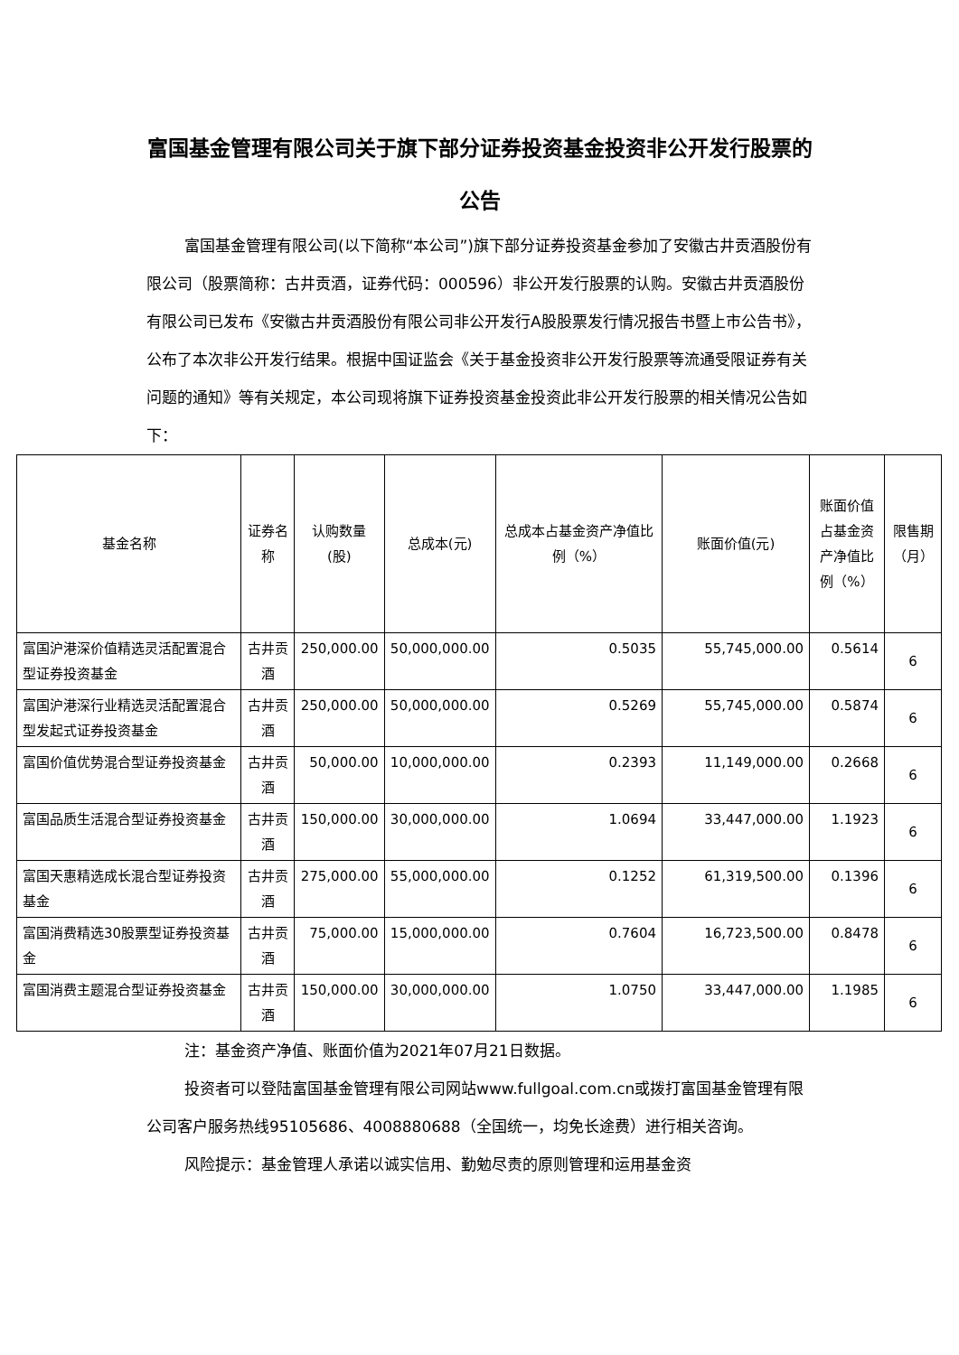富国基金管理有限公司关于旗下部分证券投资基金投资非公开发行股票的公告
富国基金管理有限公司(以下简称“本公司”)旗下部分证券投资基金参加了安徽古井贡酒股份有限公司（股票简称：古井贡酒，证券代码：000596）非公开发行股票的认购。安徽古井贡酒股份有限公司已发布《安徽古井贡酒股份有限公司非公开发行A股股票发行情况报告书暨上市公告书》，公布了本次非公开发行结果。根据中国证监会《关于基金投资非公开发行股票等流通受限证券有关问题的通知》等有关规定，本公司现将旗下证券投资基金投资此非公开发行股票的相关情况公告如下：
| 基金名称 | 证券名称 | 认购数量(股) | 总成本(元) | 总成本占基金资产净值比例（%） | 账面价值(元) | 账面价值占基金资产净值比例（%） | 限售期（月） |
| --- | --- | --- | --- | --- | --- | --- | --- |
| 富国沪港深价值精选灵活配置混合型证券投资基金 | 古井贡酒 | 250,000.00 | 50,000,000.00 | 0.5035 | 55,745,000.00 | 0.5614 | 6 |
| 富国沪港深行业精选灵活配置混合型发起式证券投资基金 | 古井贡酒 | 250,000.00 | 50,000,000.00 | 0.5269 | 55,745,000.00 | 0.5874 | 6 |
| 富国价值优势混合型证券投资基金 | 古井贡酒 | 50,000.00 | 10,000,000.00 | 0.2393 | 11,149,000.00 | 0.2668 | 6 |
| 富国品质生活混合型证券投资基金 | 古井贡酒 | 150,000.00 | 30,000,000.00 | 1.0694 | 33,447,000.00 | 1.1923 | 6 |
| 富国天惠精选成长混合型证券投资基金 | 古井贡酒 | 275,000.00 | 55,000,000.00 | 0.1252 | 61,319,500.00 | 0.1396 | 6 |
| 富国消费精选30股票型证券投资基金 | 古井贡酒 | 75,000.00 | 15,000,000.00 | 0.7604 | 16,723,500.00 | 0.8478 | 6 |
| 富国消费主题混合型证券投资基金 | 古井贡酒 | 150,000.00 | 30,000,000.00 | 1.0750 | 33,447,000.00 | 1.1985 | 6 |
注：基金资产净值、账面价值为2021年07月21日数据。
投资者可以登陆富国基金管理有限公司网站www.fullgoal.com.cn或拨打富国基金管理有限公司客户服务热线95105686、4008880688（全国统一，均免长途费）进行相关咨询。
风险提示：基金管理人承诺以诚实信用、勤勉尽责的原则管理和运用基金资